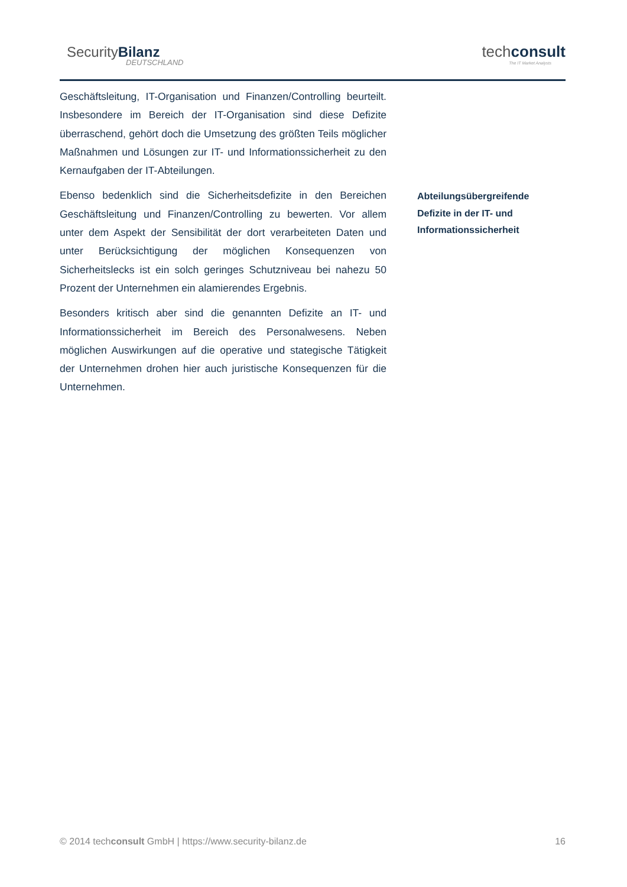SecurityBilanz
DEUTSCHLAND
techconsult
The IT Market Analysts
Geschäftsleitung, IT-Organisation und Finanzen/Controlling beurteilt. Insbesondere im Bereich der IT-Organisation sind diese Defizite überraschend, gehört doch die Umsetzung des größten Teils möglicher Maßnahmen und Lösungen zur IT- und Informationssicherheit zu den Kernaufgaben der IT-Abteilungen.
Ebenso bedenklich sind die Sicherheitsdefizite in den Bereichen Geschäftsleitung und Finanzen/Controlling zu bewerten. Vor allem unter dem Aspekt der Sensibilität der dort verarbeiteten Daten und unter Berücksichtigung der möglichen Konsequenzen von Sicherheitslecks ist ein solch geringes Schutzniveau bei nahezu 50 Prozent der Unternehmen ein alamierendes Ergebnis.
Besonders kritisch aber sind die genannten Defizite an IT- und Informationssicherheit im Bereich des Personalwesens. Neben möglichen Auswirkungen auf die operative und stategische Tätigkeit der Unternehmen drohen hier auch juristische Konsequenzen für die Unternehmen.
Abteilungsübergreifende
Defizite in der IT- und
Informationssicherheit
© 2014 techconsult GmbH | https://www.security-bilanz.de 16